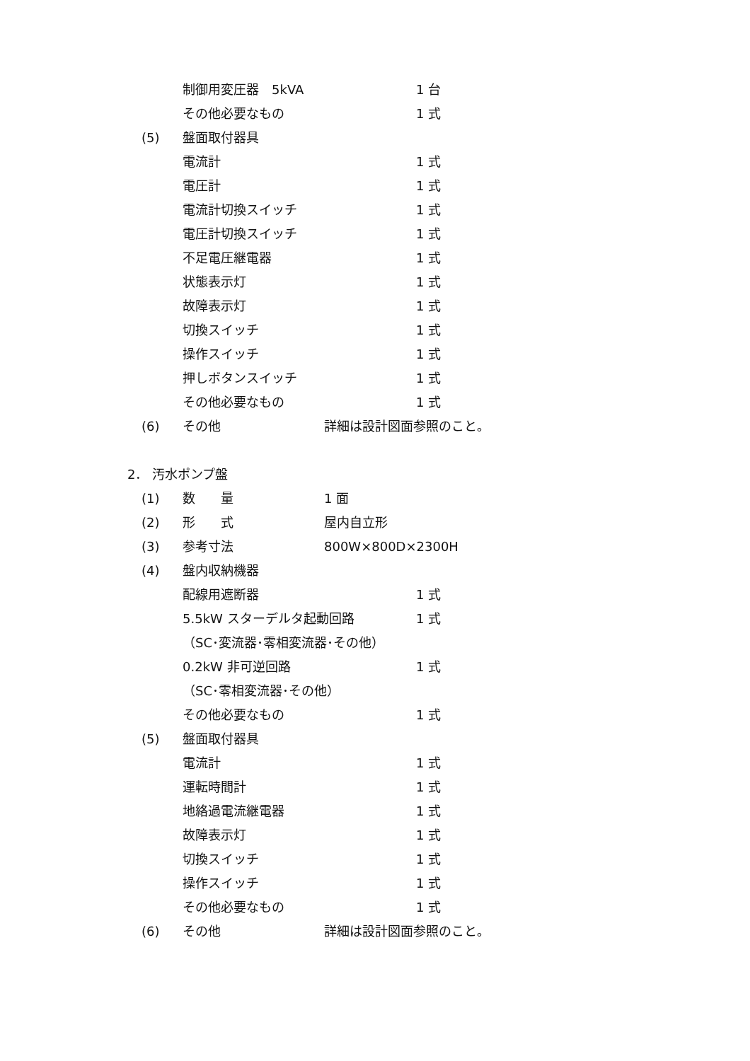制御用変圧器　5kVA 1 台
その他必要なもの 1 式
(5) 盤面取付器具
電流計 1 式
電圧計 1 式
電流計切換スイッチ 1 式
電圧計切換スイッチ 1 式
不足電圧継電器 1 式
状態表示灯 1 式
故障表示灯 1 式
切換スイッチ 1 式
操作スイッチ 1 式
押しボタンスイッチ 1 式
その他必要なもの 1 式
(6) その他 詳細は設計図面参照のこと。
2． 汚水ポンプ盤
(1) 数　　量 1 面
(2) 形　　式 屋内自立形
(3) 参考寸法 800W×800D×2300H
(4) 盤内収納機器
配線用遮断器 1 式
5.5kW スターデルタ起動回路 1 式
（SC･変流器･零相変流器･その他）
0.2kW 非可逆回路 1 式
（SC･零相変流器･その他）
その他必要なもの 1 式
(5) 盤面取付器具
電流計 1 式
運転時間計 1 式
地絡過電流継電器 1 式
故障表示灯 1 式
切換スイッチ 1 式
操作スイッチ 1 式
その他必要なもの 1 式
(6) その他 詳細は設計図面参照のこと。